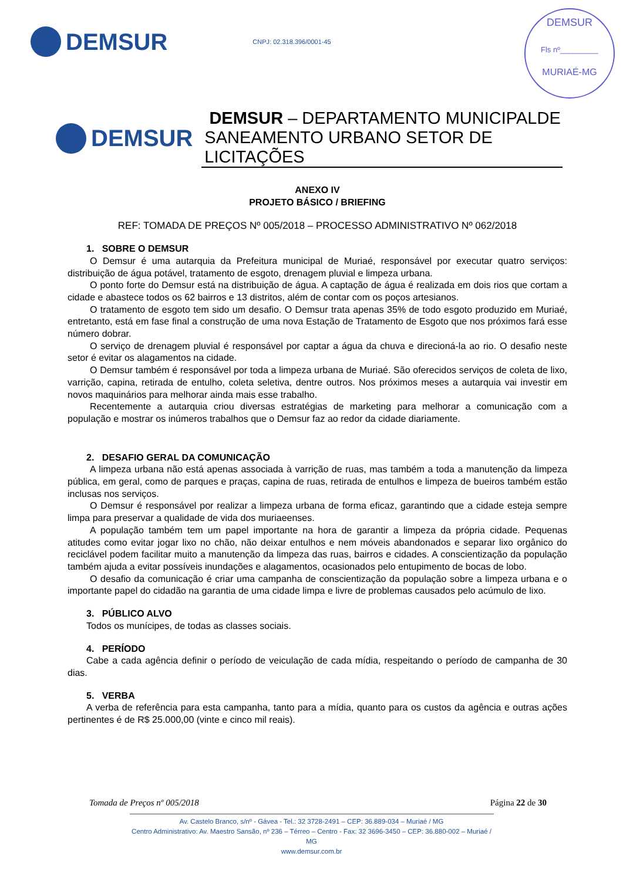DEMSUR
CNPJ: 02.318.396/0001-45
DEMSUR
Fls nº_________
MURIAÉ-MG
DEMSUR
DEMSUR – DEPARTAMENTO MUNICIPALDE SANEAMENTO URBANO SETOR DE LICITAÇÕES
ANEXO IV
PROJETO BÁSICO / BRIEFING
REF: TOMADA DE PREÇOS Nº 005/2018 – PROCESSO ADMINISTRATIVO Nº 062/2018
1. SOBRE O DEMSUR
O Demsur é uma autarquia da Prefeitura municipal de Muriaé, responsável por executar quatro serviços: distribuição de água potável, tratamento de esgoto, drenagem pluvial e limpeza urbana.
O ponto forte do Demsur está na distribuição de água. A captação de água é realizada em dois rios que cortam a cidade e abastece todos os 62 bairros e 13 distritos, além de contar com os poços artesianos.
O tratamento de esgoto tem sido um desafio. O Demsur trata apenas 35% de todo esgoto produzido em Muriaé, entretanto, está em fase final a construção de uma nova Estação de Tratamento de Esgoto que nos próximos fará esse número dobrar.
O serviço de drenagem pluvial é responsável por captar a água da chuva e direcioná-la ao rio. O desafio neste setor é evitar os alagamentos na cidade.
O Demsur também é responsável por toda a limpeza urbana de Muriaé. São oferecidos serviços de coleta de lixo, varrição, capina, retirada de entulho, coleta seletiva, dentre outros. Nos próximos meses a autarquia vai investir em novos maquinários para melhorar ainda mais esse trabalho.
Recentemente a autarquia criou diversas estratégias de marketing para melhorar a comunicação com a população e mostrar os inúmeros trabalhos que o Demsur faz ao redor da cidade diariamente.
2. DESAFIO GERAL DA COMUNICAÇÃO
A limpeza urbana não está apenas associada à varrição de ruas, mas também a toda a manutenção da limpeza pública, em geral, como de parques e praças, capina de ruas, retirada de entulhos e limpeza de bueiros também estão inclusas nos serviços.
O Demsur é responsável por realizar a limpeza urbana de forma eficaz, garantindo que a cidade esteja sempre limpa para preservar a qualidade de vida dos muriaeenses.
A população também tem um papel importante na hora de garantir a limpeza da própria cidade. Pequenas atitudes como evitar jogar lixo no chão, não deixar entulhos e nem móveis abandonados e separar lixo orgânico do reciclável podem facilitar muito a manutenção da limpeza das ruas, bairros e cidades. A conscientização da população também ajuda a evitar possíveis inundações e alagamentos, ocasionados pelo entupimento de bocas de lobo.
O desafio da comunicação é criar uma campanha de conscientização da população sobre a limpeza urbana e o importante papel do cidadão na garantia de uma cidade limpa e livre de problemas causados pelo acúmulo de lixo.
3. PÚBLICO ALVO
Todos os munícipes, de todas as classes sociais.
4. PERÍODO
Cabe a cada agência definir o período de veiculação de cada mídia, respeitando o período de campanha de 30 dias.
5. VERBA
A verba de referência para esta campanha, tanto para a mídia, quanto para os custos da agência e outras ações pertinentes é de R$ 25.000,00 (vinte e cinco mil reais).
Tomada de Preços nº 005/2018 Página 22 de 30
Av. Castelo Branco, s/nº - Gávea - Tel.: 32 3728-2491 – CEP: 36.889-034 – Muriaé / MG
Centro Administrativo: Av. Maestro Sansão, nº 236 – Térreo – Centro - Fax: 32 3696-3450 – CEP: 36.880-002 – Muriaé / MG
www.demsur.com.br